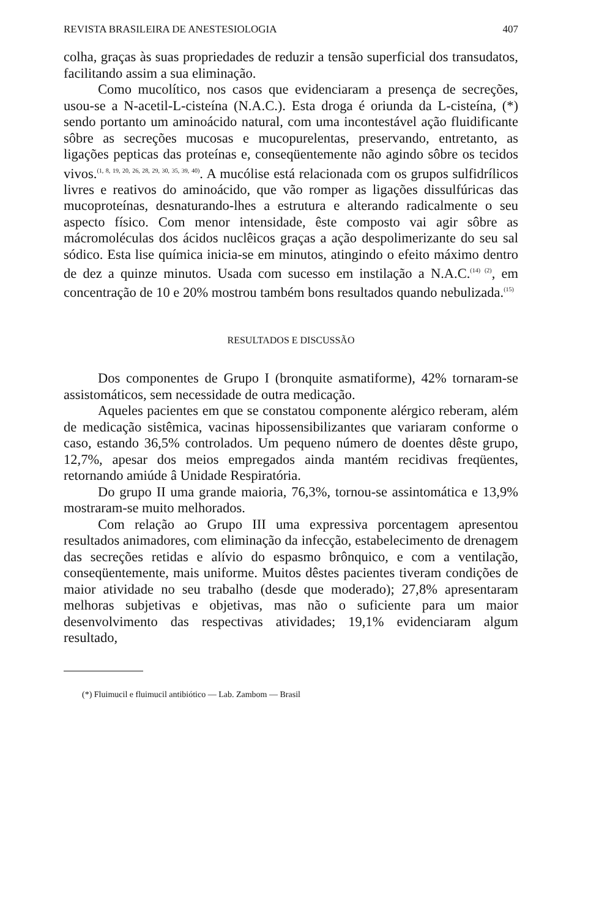REVISTA BRASILEIRA DE ANESTESIOLOGIA 407
colha, graças às suas propriedades de reduzir a tensão superficial dos transudatos, facilitando assim a sua eliminação.
Como mucolítico, nos casos que evidenciaram a presença de secreções, usou-se a N-acetil-L-cisteína (N.A.C.). Esta droga é oriunda da L-cisteína, (*) sendo portanto um aminoácido natural, com uma incontestável ação fluidificante sôbre as secreções mucosas e mucopurelentas, preservando, entretanto, as ligações pepticas das proteínas e, conseqüentemente não agindo sôbre os tecidos vivos.<sup>(1, 8, 19, 20, 26, 28, 29, 30, 35, 39, 40)</sup>. A mucólise está relacionada com os grupos sulfidrílicos livres e reativos do aminoácido, que vão romper as ligações dissulfúricas das mucoproteínas, desnaturando-lhes a estrutura e alterando radicalmente o seu aspecto físico. Com menor intensidade, êste composto vai agir sôbre as mácromoléculas dos ácidos nuclêicos graças a ação despolimerizante do seu sal sódico. Esta lise química inicia-se em minutos, atingindo o efeito máximo dentro de dez a quinze minutos. Usada com sucesso em instilação a N.A.C.<sup>(14) (2)</sup>, em concentração de 10 e 20% mostrou também bons resultados quando nebulizada.<sup>(15)</sup>
RESULTADOS E DISCUSSÃO
Dos componentes de Grupo I (bronquite asmatiforme), 42% tornaram-se assistomáticos, sem necessidade de outra medicação.
Aqueles pacientes em que se constatou componente alérgico reberam, além de medicação sistêmica, vacinas hipossensibilizantes que variaram conforme o caso, estando 36,5% controlados. Um pequeno número de doentes dêste grupo, 12,7%, apesar dos meios empregados ainda mantém recidivas freqüentes, retornando amiúde â Unidade Respiratória.
Do grupo II uma grande maioria, 76,3%, tornou-se assintomática e 13,9% mostraram-se muito melhorados.
Com relação ao Grupo III uma expressiva porcentagem apresentou resultados animadores, com eliminação da infecção, estabelecimento de drenagem das secreções retidas e alívio do espasmo brônquico, e com a ventilação, conseqüentemente, mais uniforme. Muitos dêstes pacientes tiveram condições de maior atividade no seu trabalho (desde que moderado); 27,8% apresentaram melhoras subjetivas e objetivas, mas não o suficiente para um maior desenvolvimento das respectivas atividades; 19,1% evidenciaram algum resultado,
(*) Fluimucil e fluimucil antibiótico — Lab. Zambom — Brasil